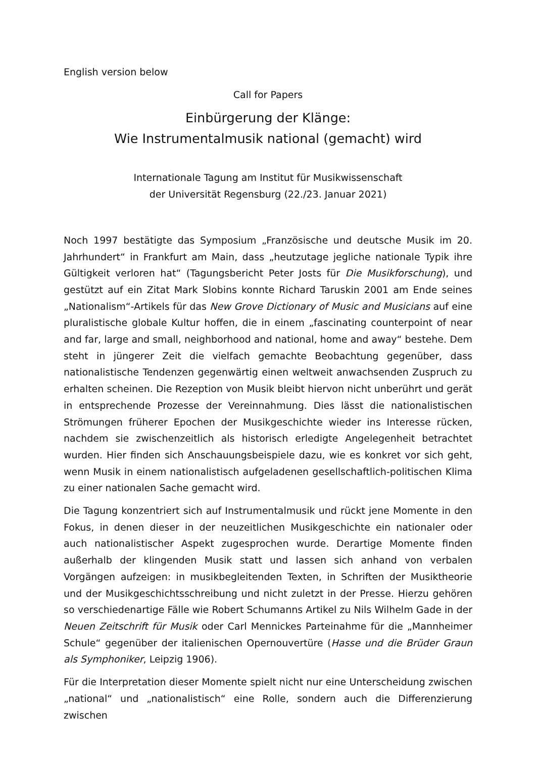English version below
Call for Papers
Einbürgerung der Klänge:
Wie Instrumentalmusik national (gemacht) wird
Internationale Tagung am Institut für Musikwissenschaft
der Universität Regensburg (22./23. Januar 2021)
Noch 1997 bestätigte das Symposium „Französische und deutsche Musik im 20. Jahrhundert“ in Frankfurt am Main, dass „heutzutage jegliche nationale Typik ihre Gültigkeit verloren hat“ (Tagungsbericht Peter Josts für Die Musikforschung), und gestützt auf ein Zitat Mark Slobins konnte Richard Taruskin 2001 am Ende seines „Nationalism“-Artikels für das New Grove Dictionary of Music and Musicians auf eine pluralistische globale Kultur hoffen, die in einem „fascinating counterpoint of near and far, large and small, neighborhood and national, home and away“ bestehe. Dem steht in jüngerer Zeit die vielfach gemachte Beobachtung gegenüber, dass nationalistische Tendenzen gegenwärtig einen weltweit anwachsenden Zuspruch zu erhalten scheinen. Die Rezeption von Musik bleibt hiervon nicht unberührt und gerät in entsprechende Prozesse der Vereinnahmung. Dies lässt die nationalistischen Strömungen früherer Epochen der Musikgeschichte wieder ins Interesse rücken, nachdem sie zwischenzeitlich als historisch erledigte Angelegenheit betrachtet wurden. Hier finden sich Anschauungsbeispiele dazu, wie es konkret vor sich geht, wenn Musik in einem nationalistisch aufgeladenen gesellschaftlich-politischen Klima zu einer nationalen Sache gemacht wird.
Die Tagung konzentriert sich auf Instrumentalmusik und rückt jene Momente in den Fokus, in denen dieser in der neuzeitlichen Musikgeschichte ein nationaler oder auch nationalistischer Aspekt zugesprochen wurde. Derartige Momente finden außerhalb der klingenden Musik statt und lassen sich anhand von verbalen Vorgängen aufzeigen: in musikbegleitenden Texten, in Schriften der Musiktheorie und der Musikgeschichtsschreibung und nicht zuletzt in der Presse. Hierzu gehören so verschiedenartige Fälle wie Robert Schumanns Artikel zu Nils Wilhelm Gade in der Neuen Zeitschrift für Musik oder Carl Mennickes Parteinahme für die „Mannheimer Schule“ gegenüber der italienischen Opernouvertüre (Hasse und die Brüder Graun als Symphoniker, Leipzig 1906).
Für die Interpretation dieser Momente spielt nicht nur eine Unterscheidung zwischen „national“ und „nationalistisch“ eine Rolle, sondern auch die Differenzierung zwischen